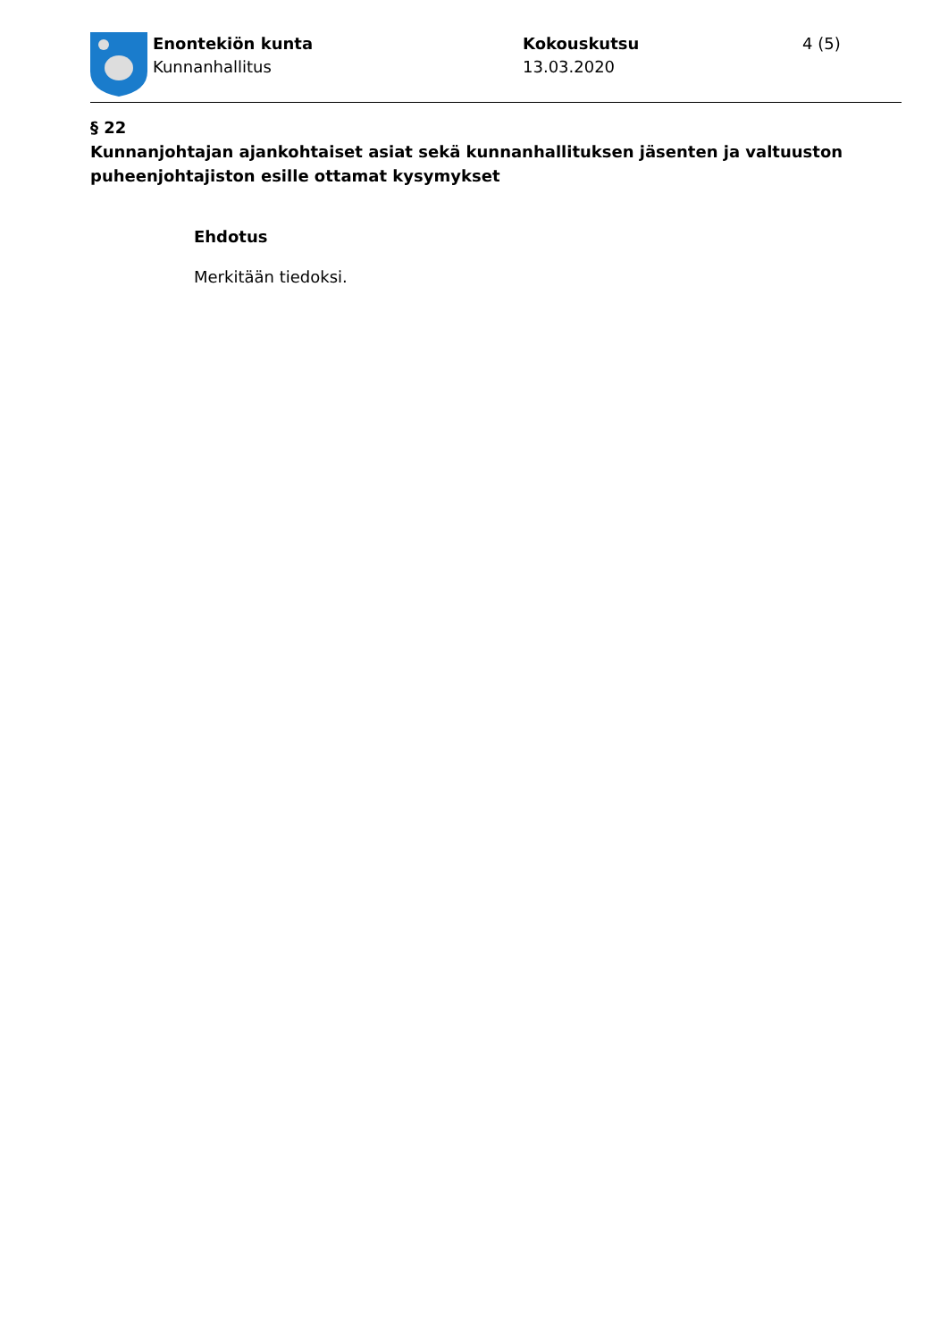Enontekiön kunta
Kunnanhallitus
Kokouskutsu
13.03.2020
4 (5)
§ 22
Kunnanjohtajan ajankohtaiset asiat sekä kunnanhallituksen jäsenten ja valtuuston puheenjohtajiston esille ottamat kysymykset
Ehdotus
Merkitään tiedoksi.